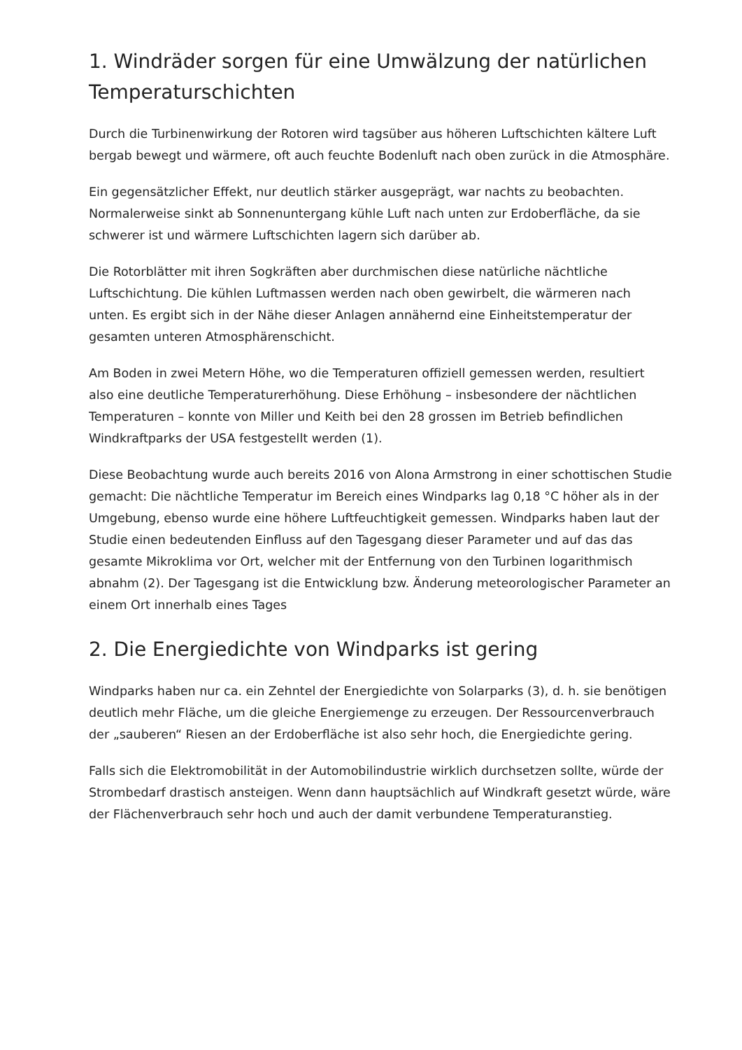1. Windräder sorgen für eine Umwälzung der natürlichen Temperaturschichten
Durch die Turbinenwirkung der Rotoren wird tagsüber aus höheren Luftschichten kältere Luft bergab bewegt und wärmere, oft auch feuchte Bodenluft nach oben zurück in die Atmosphäre.
Ein gegensätzlicher Effekt, nur deutlich stärker ausgeprägt, war nachts zu beobachten. Normalerweise sinkt ab Sonnenuntergang kühle Luft nach unten zur Erdoberfläche, da sie schwerer ist und wärmere Luftschichten lagern sich darüber ab.
Die Rotorblätter mit ihren Sogkräften aber durchmischen diese natürliche nächtliche Luftschichtung. Die kühlen Luftmassen werden nach oben gewirbelt, die wärmeren nach unten. Es ergibt sich in der Nähe dieser Anlagen annähernd eine Einheitstemperatur der gesamten unteren Atmosphärenschicht.
Am Boden in zwei Metern Höhe, wo die Temperaturen offiziell gemessen werden, resultiert also eine deutliche Temperaturerhöhung. Diese Erhöhung – insbesondere der nächtlichen Temperaturen – konnte von Miller und Keith bei den 28 grossen im Betrieb befindlichen Windkraftparks der USA festgestellt werden (1).
Diese Beobachtung wurde auch bereits 2016 von Alona Armstrong in einer schottischen Studie gemacht: Die nächtliche Temperatur im Bereich eines Windparks lag 0,18 °C höher als in der Umgebung, ebenso wurde eine höhere Luftfeuchtigkeit gemessen. Windparks haben laut der Studie einen bedeutenden Einfluss auf den Tagesgang dieser Parameter und auf das das gesamte Mikroklima vor Ort, welcher mit der Entfernung von den Turbinen logarithmisch abnahm (2). Der Tagesgang ist die Entwicklung bzw. Änderung meteorologischer Parameter an einem Ort innerhalb eines Tages
2. Die Energiedichte von Windparks ist gering
Windparks haben nur ca. ein Zehntel der Energiedichte von Solarparks (3), d. h. sie benötigen deutlich mehr Fläche, um die gleiche Energiemenge zu erzeugen. Der Ressourcenverbrauch der „sauberen“ Riesen an der Erdoberfläche ist also sehr hoch, die Energiedichte gering.
Falls sich die Elektromobilität in der Automobilindustrie wirklich durchsetzen sollte, würde der Strombedarf drastisch ansteigen. Wenn dann hauptsächlich auf Windkraft gesetzt würde, wäre der Flächenverbrauch sehr hoch und auch der damit verbundene Temperaturanstieg.